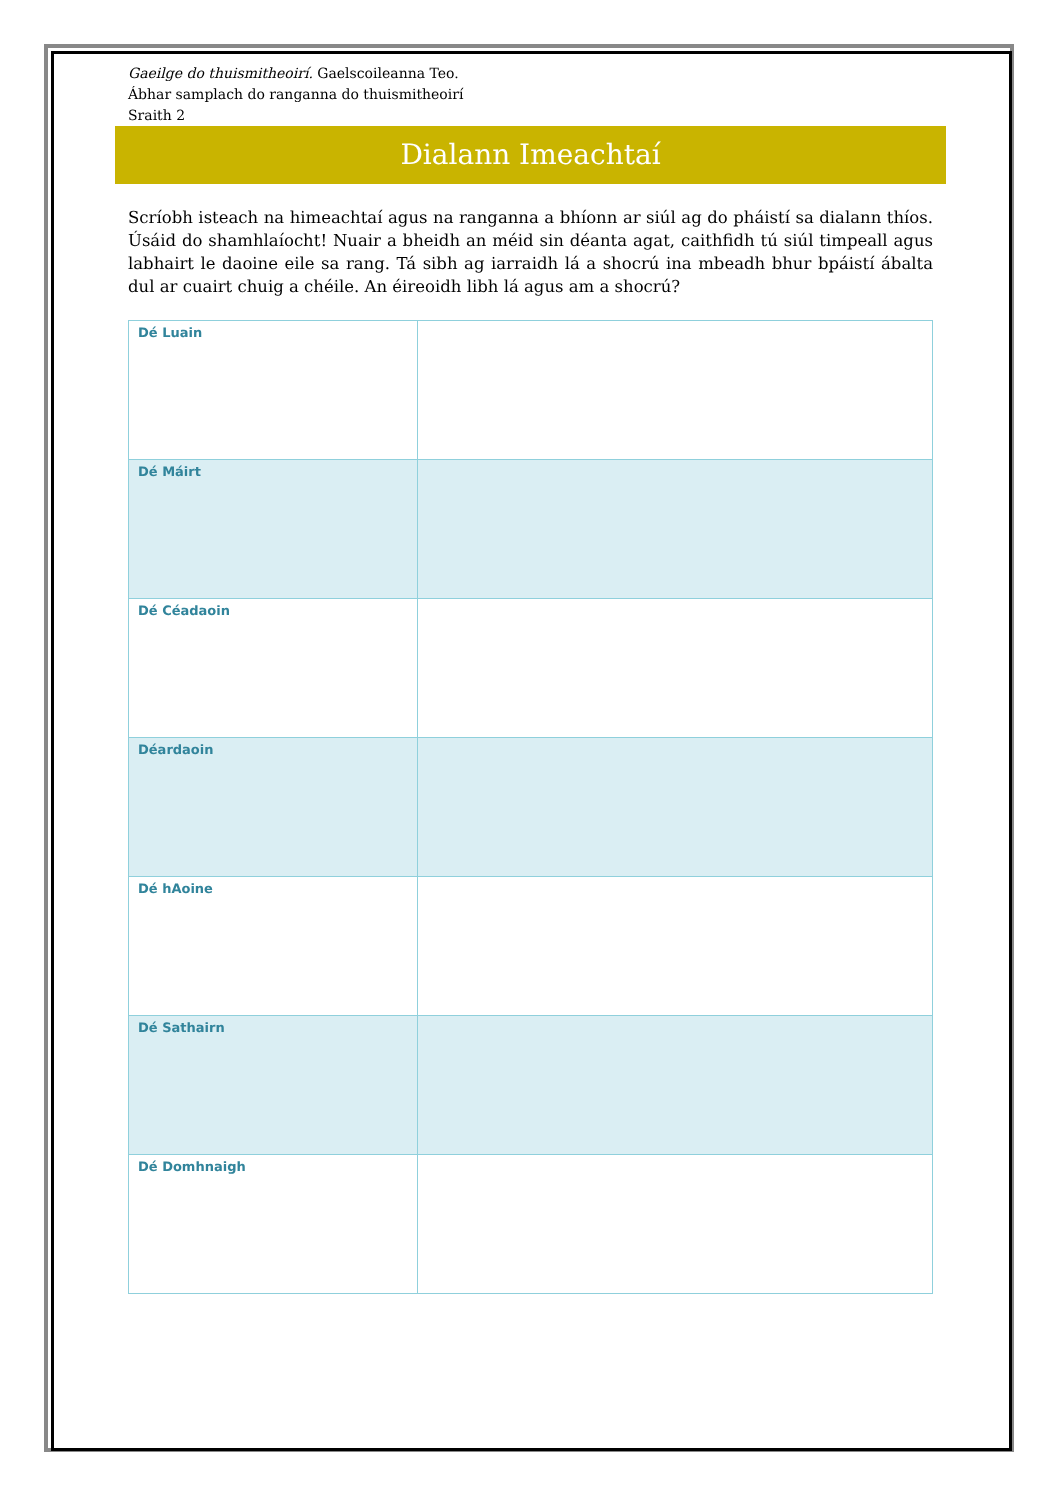Gaeilge do thuismitheoirí. Gaelscoileanna Teo.
Ábhar samplach do ranganna do thuismitheoirí
Sraith 2
Dialann Imeachtaí
Scríobh isteach na himeachtaí agus na ranganna a bhíonn ar siúl ag do pháistí sa dialann thíos. Úsáid do shamhlaíocht! Nuair a bheidh an méid sin déanta agat, caithfidh tú siúl timpeall agus labhairt le daoine eile sa rang. Tá sibh ag iarraidh lá a shocrú ina mbeadh bhur bpáistí ábalta dul ar cuairt chuig a chéile. An éireoidh libh lá agus am a shocrú?
| Dé Luain | |
| Dé Máirt | |
| Dé Céadaoin | |
| Déardaoin | |
| Dé hAoine | |
| Dé Sathairn | |
| Dé Domhnaigh | |